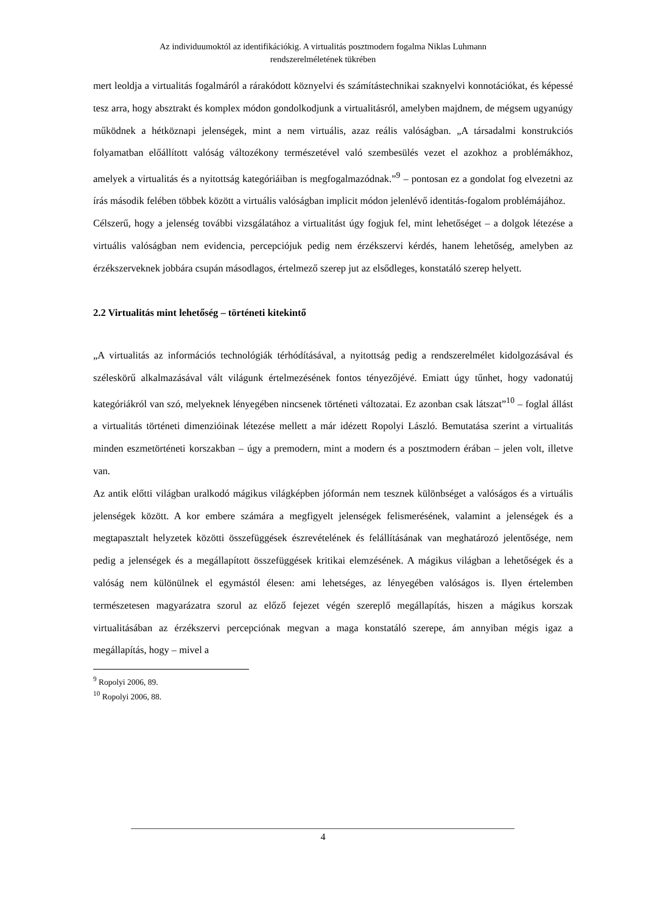Az individuumoktól az identifikációkig. A virtualitás posztmodern fogalma Niklas Luhmann
rendszerelméletének tükrében
mert leoldja a virtualitás fogalmáról a rárakódott köznyelvi és számítástechnikai szaknyelvi konnotációkat, és képessé tesz arra, hogy absztrakt és komplex módon gondolkodjunk a virtualitásról, amelyben majdnem, de mégsem ugyanúgy működnek a hétköznapi jelenségek, mint a nem virtuális, azaz reális valóságban. „A társadalmi konstrukciós folyamatban előállított valóság változékony természetével való szembesülés vezet el azokhoz a problémákhoz, amelyek a virtualitás és a nyitottság kategóriáiban is megfogalmazódnak.”<sup>9</sup> – pontosan ez a gondolat fog elvezetni az írás második felében többek között a virtuális valóságban implicit módon jelenlévő identitás-fogalom problémájához.
Célszerű, hogy a jelenség további vizsgálatához a virtualitást úgy fogjuk fel, mint lehetőséget – a dolgok létezése a virtuális valóságban nem evidencia, percepciójuk pedig nem érzékszervi kérdés, hanem lehetőség, amelyben az érzékszerveknek jobbára csupán másodlagos, értelmező szerep jut az elsődleges, konstatáló szerep helyett.
2.2 Virtualitás mint lehetőség – történeti kitekintő
„A virtualitás az információs technológiák térhódításával, a nyitottság pedig a rendszerelmélet kidolgozásával és széleskörű alkalmazásával vált világunk értelmezésének fontos tényezőjévé. Emiatt úgy tűnhet, hogy vadonatúj kategóriákról van szó, melyeknek lényegében nincsenek történeti változatai. Ez azonban csak látszat”<sup>10</sup> – foglal állást a virtualitás történeti dimenzióinak létezése mellett a már idézett Ropolyi László. Bemutatása szerint a virtualitás minden eszmetörténeti korszakban – úgy a premodern, mint a modern és a posztmodern érában – jelen volt, illetve van.
Az antik előtti világban uralkodó mágikus világképben jóformán nem tesznek különbséget a valóságos és a virtuális jelenségek között. A kor embere számára a megfigyelt jelenségek felismerésének, valamint a jelenségek és a megtapasztalt helyzetek közötti összefüggések észrevételének és felállításának van meghatározó jelentősége, nem pedig a jelenségek és a megállapított összefüggések kritikai elemzésének. A mágikus világban a lehetőségek és a valóság nem különülnek el egymástól élesen: ami lehetséges, az lényegében valóságos is. Ilyen értelemben természetesen magyarázatra szorul az előző fejezet végén szereplő megállapítás, hiszen a mágikus korszak virtualitásában az érzékszervi percepciónak megvan a maga konstatáló szerepe, ám annyiban mégis igaz a megállapítás, hogy – mivel a
<sup>9</sup> Ropolyi 2006, 89.
<sup>10</sup> Ropolyi 2006, 88.
4